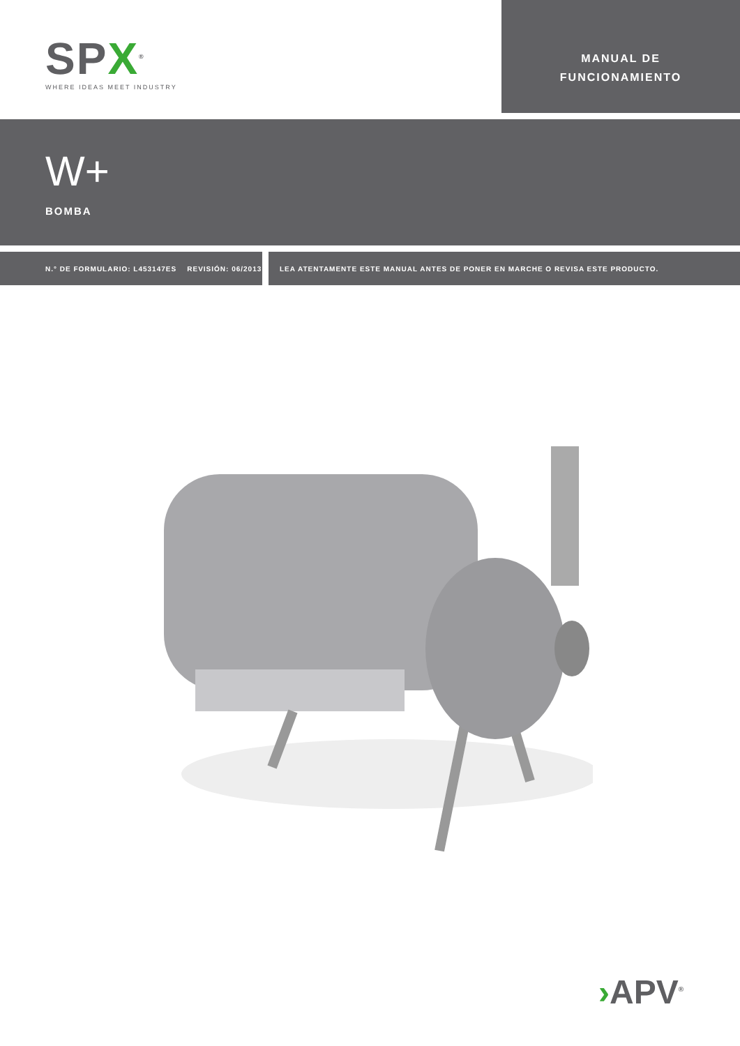SPX<sup>®</sup>
WHERE IDEAS MEET INDUSTRY
MANUAL DE
FUNCIONAMIENTO
W+
BOMBA
N.° DE FORMULARIO: L453147ES REVISIÓN: 06/2013 LEA ATENTAMENTE ESTE MANUAL ANTES DE PONER EN MARCHE O REVISA ESTE PRODUCTO.
›APV<sup>®</sup>